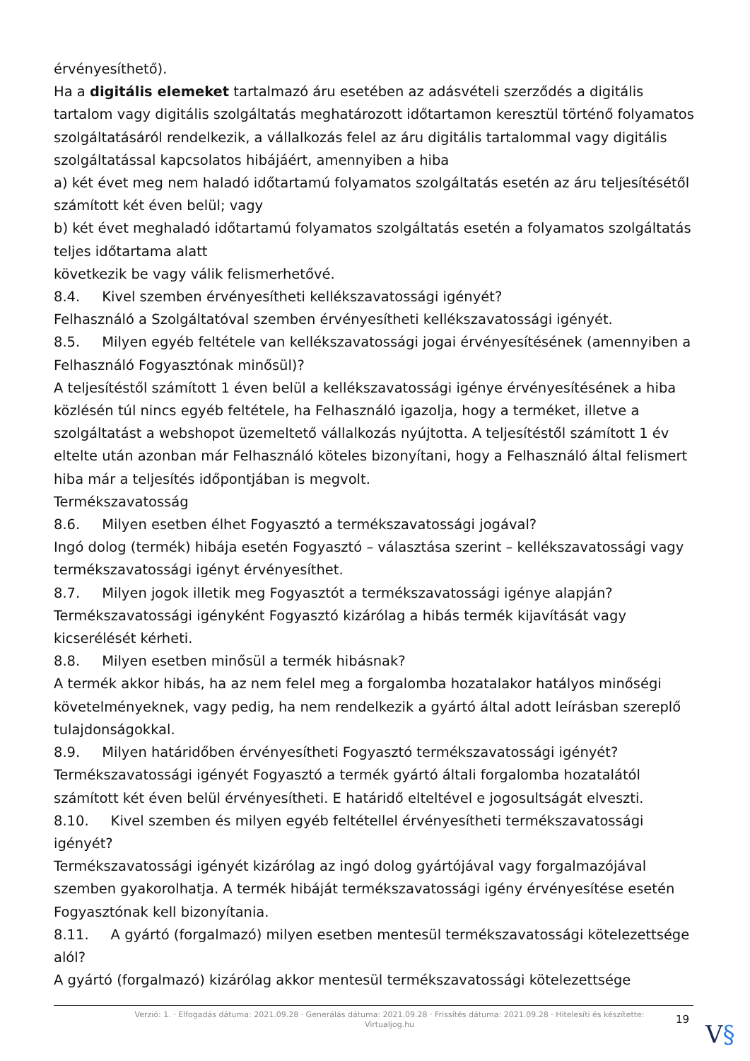érvényesíthető).
Ha a digitális elemeket tartalmazó áru esetében az adásvételi szerződés a digitális tartalom vagy digitális szolgáltatás meghatározott időtartamon keresztül történő folyamatos szolgáltatásáról rendelkezik, a vállalkozás felel az áru digitális tartalommal vagy digitális szolgáltatással kapcsolatos hibájáért, amennyiben a hiba
a) két évet meg nem haladó időtartamú folyamatos szolgáltatás esetén az áru teljesítésétől számított két éven belül; vagy
b) két évet meghaladó időtartamú folyamatos szolgáltatás esetén a folyamatos szolgáltatás teljes időtartama alatt
következik be vagy válik felismerhetővé.
8.4. Kivel szemben érvényesítheti kellékszavatossági igényét?
Felhasználó a Szolgáltatóval szemben érvényesítheti kellékszavatossági igényét.
8.5. Milyen egyéb feltétele van kellékszavatossági jogai érvényesítésének (amennyiben a Felhasználó Fogyasztónak minősül)?
A teljesítéstől számított 1 éven belül a kellékszavatossági igénye érvényesítésének a hiba közlésén túl nincs egyéb feltétele, ha Felhasználó igazolja, hogy a terméket, illetve a szolgáltatást a webshopot üzemeltető vállalkozás nyújtotta. A teljesítéstől számított 1 év eltelte után azonban már Felhasználó köteles bizonyítani, hogy a Felhasználó által felismert hiba már a teljesítés időpontjában is megvolt.
Termékszavatosság
8.6. Milyen esetben élhet Fogyasztó a termékszavatossági jogával?
Ingó dolog (termék) hibája esetén Fogyasztó – választása szerint – kellékszavatossági vagy termékszavatossági igényt érvényesíthet.
8.7. Milyen jogok illetik meg Fogyasztót a termékszavatossági igénye alapján?
Termékszavatossági igényként Fogyasztó kizárólag a hibás termék kijavítását vagy kicserélését kérheti.
8.8. Milyen esetben minősül a termék hibásnak?
A termék akkor hibás, ha az nem felel meg a forgalomba hozatalakor hatályos minőségi követelményeknek, vagy pedig, ha nem rendelkezik a gyártó által adott leírásban szereplő tulajdonságokkal.
8.9. Milyen határidőben érvényesítheti Fogyasztó termékszavatossági igényét?
Termékszavatossági igényét Fogyasztó a termék gyártó általi forgalomba hozatalától számított két éven belül érvényesítheti. E határidő elteltével e jogosultságát elveszti.
8.10. Kivel szemben és milyen egyéb feltétellel érvényesítheti termékszavatossági igényét?
Termékszavatossági igényét kizárólag az ingó dolog gyártójával vagy forgalmazójával szemben gyakorolhatja. A termék hibáját termékszavatossági igény érvényesítése esetén Fogyasztónak kell bizonyítania.
8.11. A gyártó (forgalmazó) milyen esetben mentesül termékszavatossági kötelezettsége alól?
A gyártó (forgalmazó) kizárólag akkor mentesül termékszavatossági kötelezettsége
Verzió: 1. · Elfogadás dátuma: 2021.09.28 · Generálás dátuma: 2021.09.28 · Frissítés dátuma: 2021.09.28 · Hitelesíti és készítette: Virtualjog.hu
19
V§